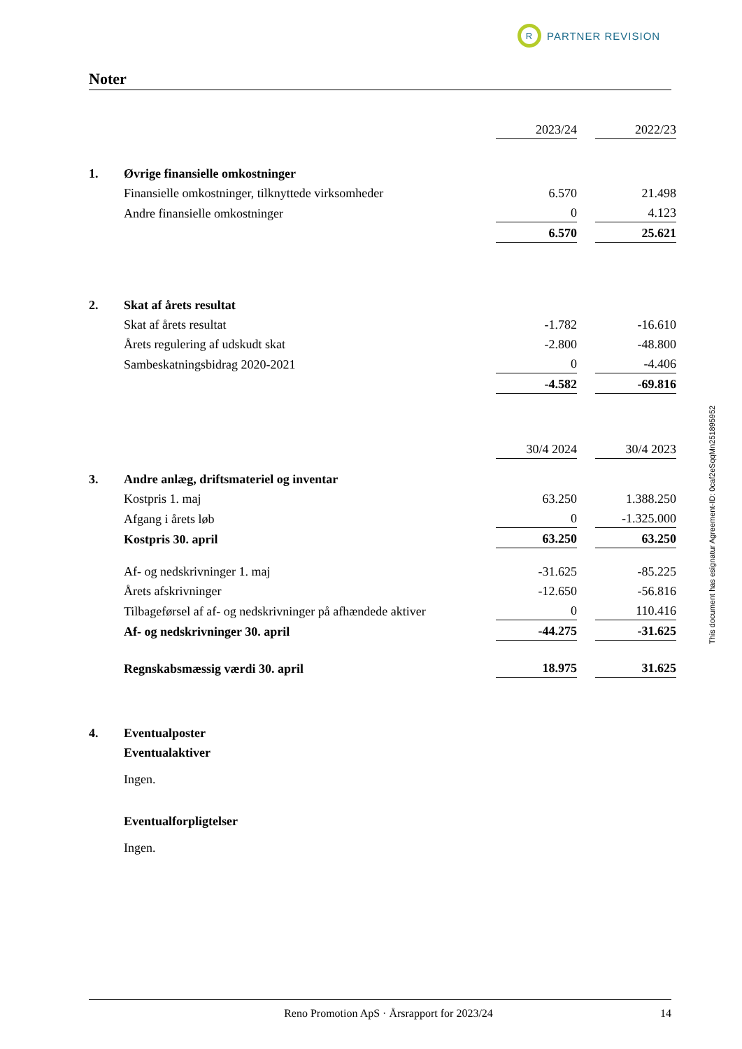R
PARTNER REVISION
Noter
| | | 2023/24 | | 2022/23 |
| 1. | Øvrige finansielle omkostninger | | | |
| | Finansielle omkostninger, tilknyttede virksomheder | 6.570 | | 21.498 |
| | Andre finansielle omkostninger | 0 | | 4.123 |
| | | 6.570 | | 25.621 |
| 2. | Skat af årets resultat | | | |
| | Skat af årets resultat | -1.782 | | -16.610 |
| | Årets regulering af udskudt skat | -2.800 | | -48.800 |
| | Sambeskatningsbidrag 2020-2021 | 0 | | -4.406 |
| | | -4.582 | | -69.816 |
| | | 30/4 2024 | | 30/4 2023 |
| 3. | Andre anlæg, driftsmateriel og inventar | | | |
| | Kostpris 1. maj | 63.250 | | 1.388.250 |
| | Afgang i årets løb | 0 | | -1.325.000 |
| | Kostpris 30. april | 63.250 | | 63.250 |
| | Af- og nedskrivninger 1. maj | -31.625 | | -85.225 |
| | Årets afskrivninger | -12.650 | | -56.816 |
| | Tilbageførsel af af- og nedskrivninger på afhændede aktiver | 0 | | 110.416 |
| | Af- og nedskrivninger 30. april | -44.275 | | -31.625 |
| | Regnskabsmæssig værdi 30. april | 18.975 | | 31.625 |
| 4. | Eventualposter | | | |
| | Eventualaktiver | | | |
| | Ingen. | | | |
| | Eventualforpligtelser | | | |
| | Ingen. | | | |
This document has esignatur Agreement-ID: 0caf2eSqqMn251895952
Reno Promotion ApS · Årsrapport for 2023/24 14